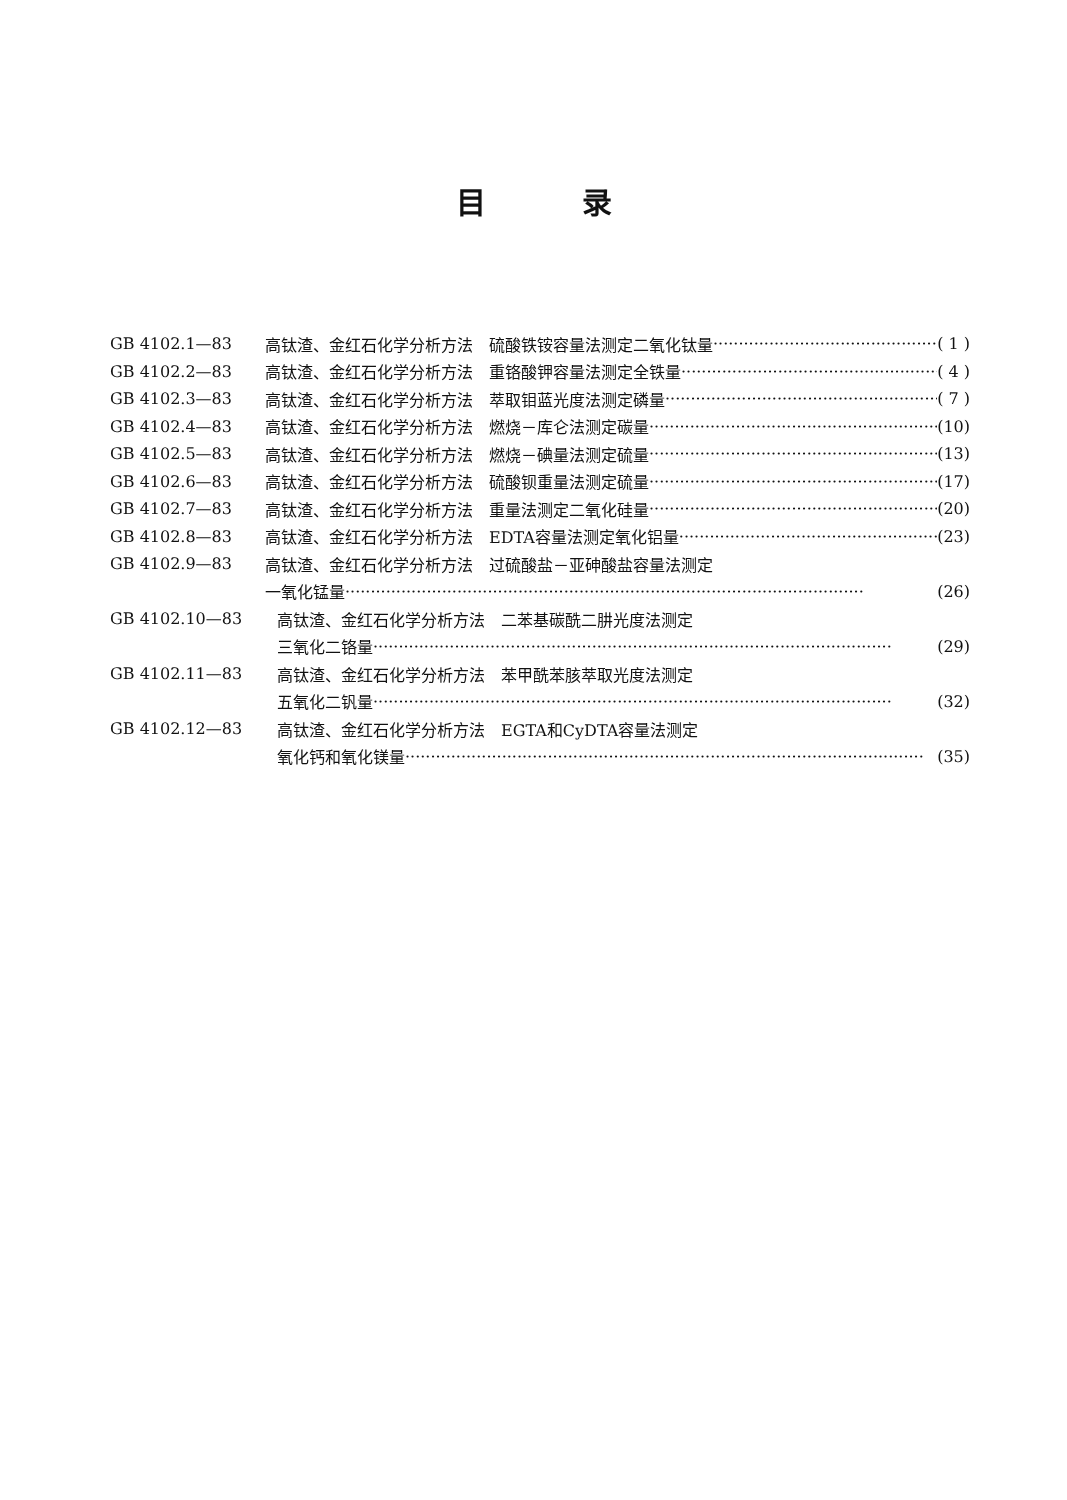目录
GB 4102.1—83 高钛渣、金红石化学分析方法　硫酸铁铵容量法测定二氧化钛量 ( 1 )
GB 4102.2—83 高钛渣、金红石化学分析方法　重铬酸钾容量法测定全铁量 ( 4 )
GB 4102.3—83 高钛渣、金红石化学分析方法　萃取钼蓝光度法测定磷量 ( 7 )
GB 4102.4—83 高钛渣、金红石化学分析方法　燃烧－库仑法测定碳量 (10)
GB 4102.5—83 高钛渣、金红石化学分析方法　燃烧－碘量法测定硫量 (13)
GB 4102.6—83 高钛渣、金红石化学分析方法　硫酸钡重量法测定硫量 (17)
GB 4102.7—83 高钛渣、金红石化学分析方法　重量法测定二氧化硅量 (20)
GB 4102.8—83 高钛渣、金红石化学分析方法　EDTA容量法测定氧化铝量 (23)
GB 4102.9—83 高钛渣、金红石化学分析方法　过硫酸盐－亚砷酸盐容量法测定
一氧化锰量 (26)
GB 4102.10—83 高钛渣、金红石化学分析方法　二苯基碳酰二肼光度法测定
三氧化二铬量 (29)
GB 4102.11—83 高钛渣、金红石化学分析方法　苯甲酰苯胲萃取光度法测定
五氧化二钒量 (32)
GB 4102.12—83 高钛渣、金红石化学分析方法　EGTA和CyDTA容量法测定
氧化钙和氧化镁量 (35)